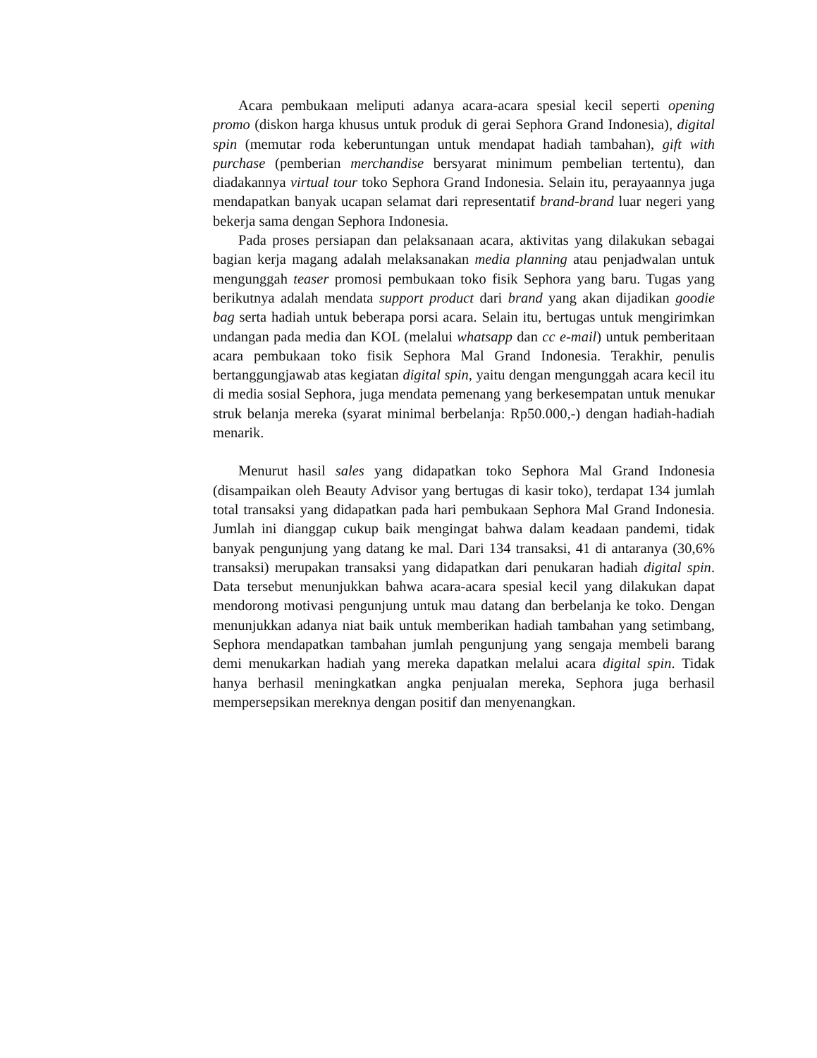Acara pembukaan meliputi adanya acara-acara spesial kecil seperti opening promo (diskon harga khusus untuk produk di gerai Sephora Grand Indonesia), digital spin (memutar roda keberuntungan untuk mendapat hadiah tambahan), gift with purchase (pemberian merchandise bersyarat minimum pembelian tertentu), dan diadakannya virtual tour toko Sephora Grand Indonesia. Selain itu, perayaannya juga mendapatkan banyak ucapan selamat dari representatif brand-brand luar negeri yang bekerja sama dengan Sephora Indonesia.
Pada proses persiapan dan pelaksanaan acara, aktivitas yang dilakukan sebagai bagian kerja magang adalah melaksanakan media planning atau penjadwalan untuk mengunggah teaser promosi pembukaan toko fisik Sephora yang baru. Tugas yang berikutnya adalah mendata support product dari brand yang akan dijadikan goodie bag serta hadiah untuk beberapa porsi acara. Selain itu, bertugas untuk mengirimkan undangan pada media dan KOL (melalui whatsapp dan cc e-mail) untuk pemberitaan acara pembukaan toko fisik Sephora Mal Grand Indonesia. Terakhir, penulis bertanggungjawab atas kegiatan digital spin, yaitu dengan mengunggah acara kecil itu di media sosial Sephora, juga mendata pemenang yang berkesempatan untuk menukar struk belanja mereka (syarat minimal berbelanja: Rp50.000,-) dengan hadiah-hadiah menarik.
Menurut hasil sales yang didapatkan toko Sephora Mal Grand Indonesia (disampaikan oleh Beauty Advisor yang bertugas di kasir toko), terdapat 134 jumlah total transaksi yang didapatkan pada hari pembukaan Sephora Mal Grand Indonesia. Jumlah ini dianggap cukup baik mengingat bahwa dalam keadaan pandemi, tidak banyak pengunjung yang datang ke mal. Dari 134 transaksi, 41 di antaranya (30,6% transaksi) merupakan transaksi yang didapatkan dari penukaran hadiah digital spin. Data tersebut menunjukkan bahwa acara-acara spesial kecil yang dilakukan dapat mendorong motivasi pengunjung untuk mau datang dan berbelanja ke toko. Dengan menunjukkan adanya niat baik untuk memberikan hadiah tambahan yang setimbang, Sephora mendapatkan tambahan jumlah pengunjung yang sengaja membeli barang demi menukarkan hadiah yang mereka dapatkan melalui acara digital spin. Tidak hanya berhasil meningkatkan angka penjualan mereka, Sephora juga berhasil mempersepsikan mereknya dengan positif dan menyenangkan.